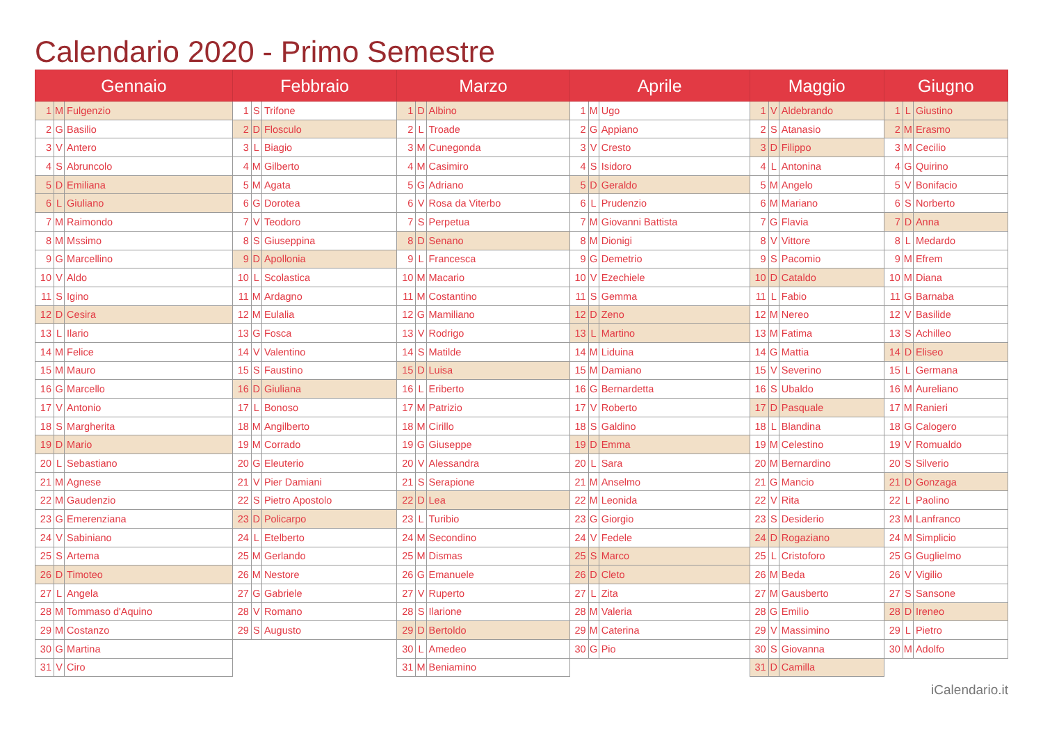Calendario 2020 - Primo Semestre
| Gennaio | | | Febbraio | | | Marzo | | | Aprile | | | Maggio | | | Giugno | | |
| --- | --- | --- | --- | --- | --- | --- | --- | --- | --- | --- | --- | --- | --- | --- | --- | --- | --- |
| 1 | M | Fulgenzio | 1 | S | Trifone | 1 | D | Albino | 1 | M | Ugo | 1 | V | Aldebrando | 1 | L | Giustino |
| 2 | G | Basilio | 2 | D | Flosculo | 2 | L | Troade | 2 | G | Appiano | 2 | S | Atanasio | 2 | M | Erasmo |
| 3 | V | Antero | 3 | L | Biagio | 3 | M | Cunegonda | 3 | V | Cresto | 3 | D | Filippo | 3 | M | Cecilio |
| 4 | S | Abruncolo | 4 | M | Gilberto | 4 | M | Casimiro | 4 | S | Isidoro | 4 | L | Antonina | 4 | G | Quirino |
| 5 | D | Emiliana | 5 | M | Agata | 5 | G | Adriano | 5 | D | Geraldo | 5 | M | Angelo | 5 | V | Bonifacio |
| 6 | L | Giuliano | 6 | G | Dorotea | 6 | V | Rosa da Viterbo | 6 | L | Prudenzio | 6 | M | Mariano | 6 | S | Norberto |
| 7 | M | Raimondo | 7 | V | Teodoro | 7 | S | Perpetua | 7 | M | Giovanni Battista | 7 | G | Flavia | 7 | D | Anna |
| 8 | M | Mssimo | 8 | S | Giuseppina | 8 | D | Senano | 8 | M | Dionigi | 8 | V | Vittore | 8 | L | Medardo |
| 9 | G | Marcellino | 9 | D | Apollonia | 9 | L | Francesca | 9 | G | Demetrio | 9 | S | Pacomio | 9 | M | Efrem |
| 10 | V | Aldo | 10 | L | Scolastica | 10 | M | Macario | 10 | V | Ezechiele | 10 | D | Cataldo | 10 | M | Diana |
| 11 | S | Igino | 11 | M | Ardagno | 11 | M | Costantino | 11 | S | Gemma | 11 | L | Fabio | 11 | G | Barnaba |
| 12 | D | Cesira | 12 | M | Eulalia | 12 | G | Mamiliano | 12 | D | Zeno | 12 | M | Nereo | 12 | V | Basilide |
| 13 | L | Ilario | 13 | G | Fosca | 13 | V | Rodrigo | 13 | L | Martino | 13 | M | Fatima | 13 | S | Achilleo |
| 14 | M | Felice | 14 | V | Valentino | 14 | S | Matilde | 14 | M | Liduina | 14 | G | Mattia | 14 | D | Eliseo |
| 15 | M | Mauro | 15 | S | Faustino | 15 | D | Luisa | 15 | M | Damiano | 15 | V | Severino | 15 | L | Germana |
| 16 | G | Marcello | 16 | D | Giuliana | 16 | L | Eriberto | 16 | G | Bernardetta | 16 | S | Ubaldo | 16 | M | Aureliano |
| 17 | V | Antonio | 17 | L | Bonoso | 17 | M | Patrizio | 17 | V | Roberto | 17 | D | Pasquale | 17 | M | Ranieri |
| 18 | S | Margherita | 18 | M | Angilberto | 18 | M | Cirillo | 18 | S | Galdino | 18 | L | Blandina | 18 | G | Calogero |
| 19 | D | Mario | 19 | M | Corrado | 19 | G | Giuseppe | 19 | D | Emma | 19 | M | Celestino | 19 | V | Romualdo |
| 20 | L | Sebastiano | 20 | G | Eleuterio | 20 | V | Alessandra | 20 | L | Sara | 20 | M | Bernardino | 20 | S | Silverio |
| 21 | M | Agnese | 21 | V | Pier Damiani | 21 | S | Serapione | 21 | M | Anselmo | 21 | G | Mancio | 21 | D | Gonzaga |
| 22 | M | Gaudenzio | 22 | S | Pietro Apostolo | 22 | D | Lea | 22 | M | Leonida | 22 | V | Rita | 22 | L | Paolino |
| 23 | G | Emerenziana | 23 | D | Policarpo | 23 | L | Turibio | 23 | G | Giorgio | 23 | S | Desiderio | 23 | M | Lanfranco |
| 24 | V | Sabiniano | 24 | L | Etelberto | 24 | M | Secondino | 24 | V | Fedele | 24 | D | Rogaziano | 24 | M | Simplicio |
| 25 | S | Artema | 25 | M | Gerlando | 25 | M | Dismas | 25 | S | Marco | 25 | L | Cristoforo | 25 | G | Guglielmo |
| 26 | D | Timoteo | 26 | M | Nestore | 26 | G | Emanuele | 26 | D | Cleto | 26 | M | Beda | 26 | V | Vigilio |
| 27 | L | Angela | 27 | G | Gabriele | 27 | V | Ruperto | 27 | L | Zita | 27 | M | Gausberto | 27 | S | Sansone |
| 28 | M | Tommaso d'Aquino | 28 | V | Romano | 28 | S | Ilarione | 28 | M | Valeria | 28 | G | Emilio | 28 | D | Ireneo |
| 29 | M | Costanzo | 29 | S | Augusto | 29 | D | Bertoldo | 29 | M | Caterina | 29 | V | Massimino | 29 | L | Pietro |
| 30 | G | Martina | | | | 30 | L | Amedeo | 30 | G | Pio | 30 | S | Giovanna | 30 | M | Adolfo |
| 31 | V | Ciro | | | | 31 | M | Beniamino | | | | 31 | D | Camilla | | | |
iCalendario.it